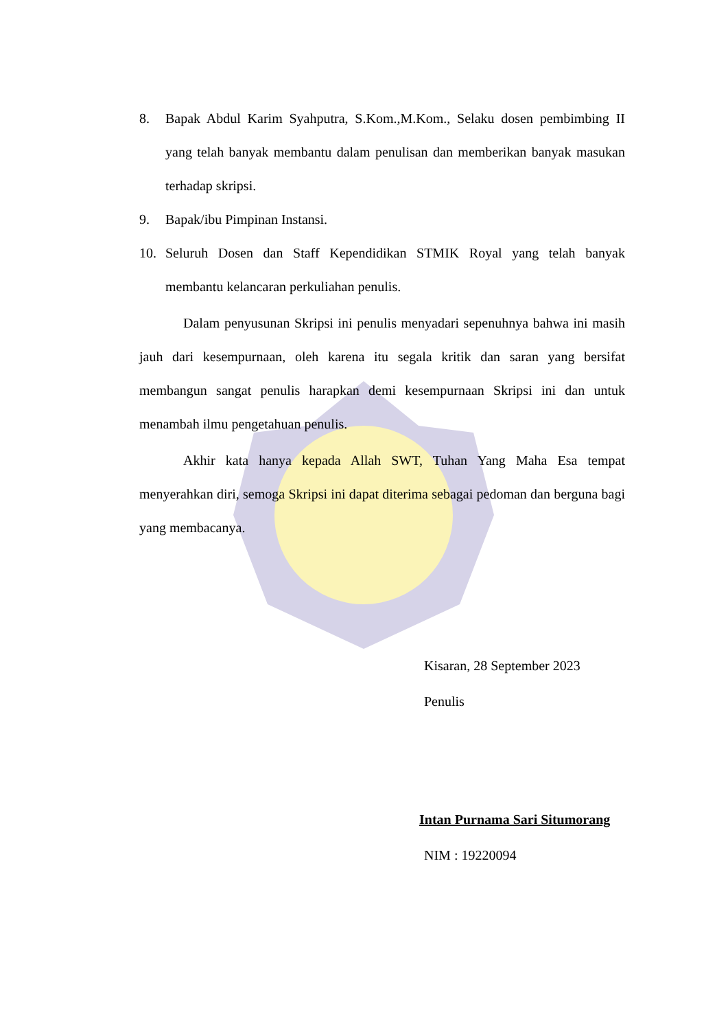8. Bapak Abdul Karim Syahputra, S.Kom.,M.Kom., Selaku dosen pembimbing II yang telah banyak membantu dalam penulisan dan memberikan banyak masukan terhadap skripsi.
9. Bapak/ibu Pimpinan Instansi.
10. Seluruh Dosen dan Staff Kependidikan STMIK Royal yang telah banyak membantu kelancaran perkuliahan penulis.
Dalam penyusunan Skripsi ini penulis menyadari sepenuhnya bahwa ini masih jauh dari kesempurnaan, oleh karena itu segala kritik dan saran yang bersifat membangun sangat penulis harapkan demi kesempurnaan Skripsi ini dan untuk menambah ilmu pengetahuan penulis.
Akhir kata hanya kepada Allah SWT, Tuhan Yang Maha Esa tempat menyerahkan diri, semoga Skripsi ini dapat diterima sebagai pedoman dan berguna bagi yang membacanya.
Kisaran, 28 September 2023
Penulis
Intan Purnama Sari Situmorang
NIM : 19220094